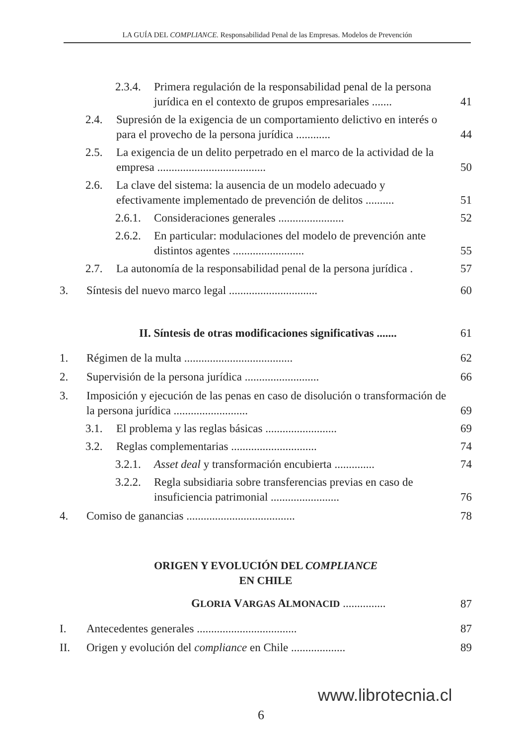LA GUÍA DEL COMPLIANCE. Responsabilidad Penal de las Empresas. Modelos de Prevención
2.3.4. Primera regulación de la responsabilidad penal de la persona jurídica en el contexto de grupos empresariales ....... 41
2.4. Supresión de la exigencia de un comportamiento delictivo en interés o para el provecho de la persona jurídica ............ 44
2.5. La exigencia de un delito perpetrado en el marco de la actividad de la empresa ...................................... 50
2.6. La clave del sistema: la ausencia de un modelo adecuado y efectivamente implementado de prevención de delitos .......... 51
2.6.1. Consideraciones generales ....................... 52
2.6.2. En particular: modulaciones del modelo de prevención ante distintos agentes ......................... 55
2.7. La autonomía de la responsabilidad penal de la persona jurídica . 57
3. Síntesis del nuevo marco legal ............................... 60
II. Síntesis de otras modificaciones significativas ....... 61
1. Régimen de la multa ...................................... 62
2. Supervisión de la persona jurídica .......................... 66
3. Imposición y ejecución de las penas en caso de disolución o transformación de la persona jurídica .......................... 69
3.1. El problema y las reglas básicas ......................... 69
3.2. Reglas complementarias .............................. 74
3.2.1. Asset deal y transformación encubierta .............. 74
3.2.2. Regla subsidiaria sobre transferencias previas en caso de insuficiencia patrimonial ........................ 76
4. Comiso de ganancias ...................................... 78
ORIGEN Y EVOLUCIÓN DEL COMPLIANCE
EN CHILE
GLORIA VARGAS ALMONACID ............... 87
I. Antecedentes generales ................................... 87
II. Origen y evolución del compliance en Chile ................... 89
www.librotecnia.cl
6